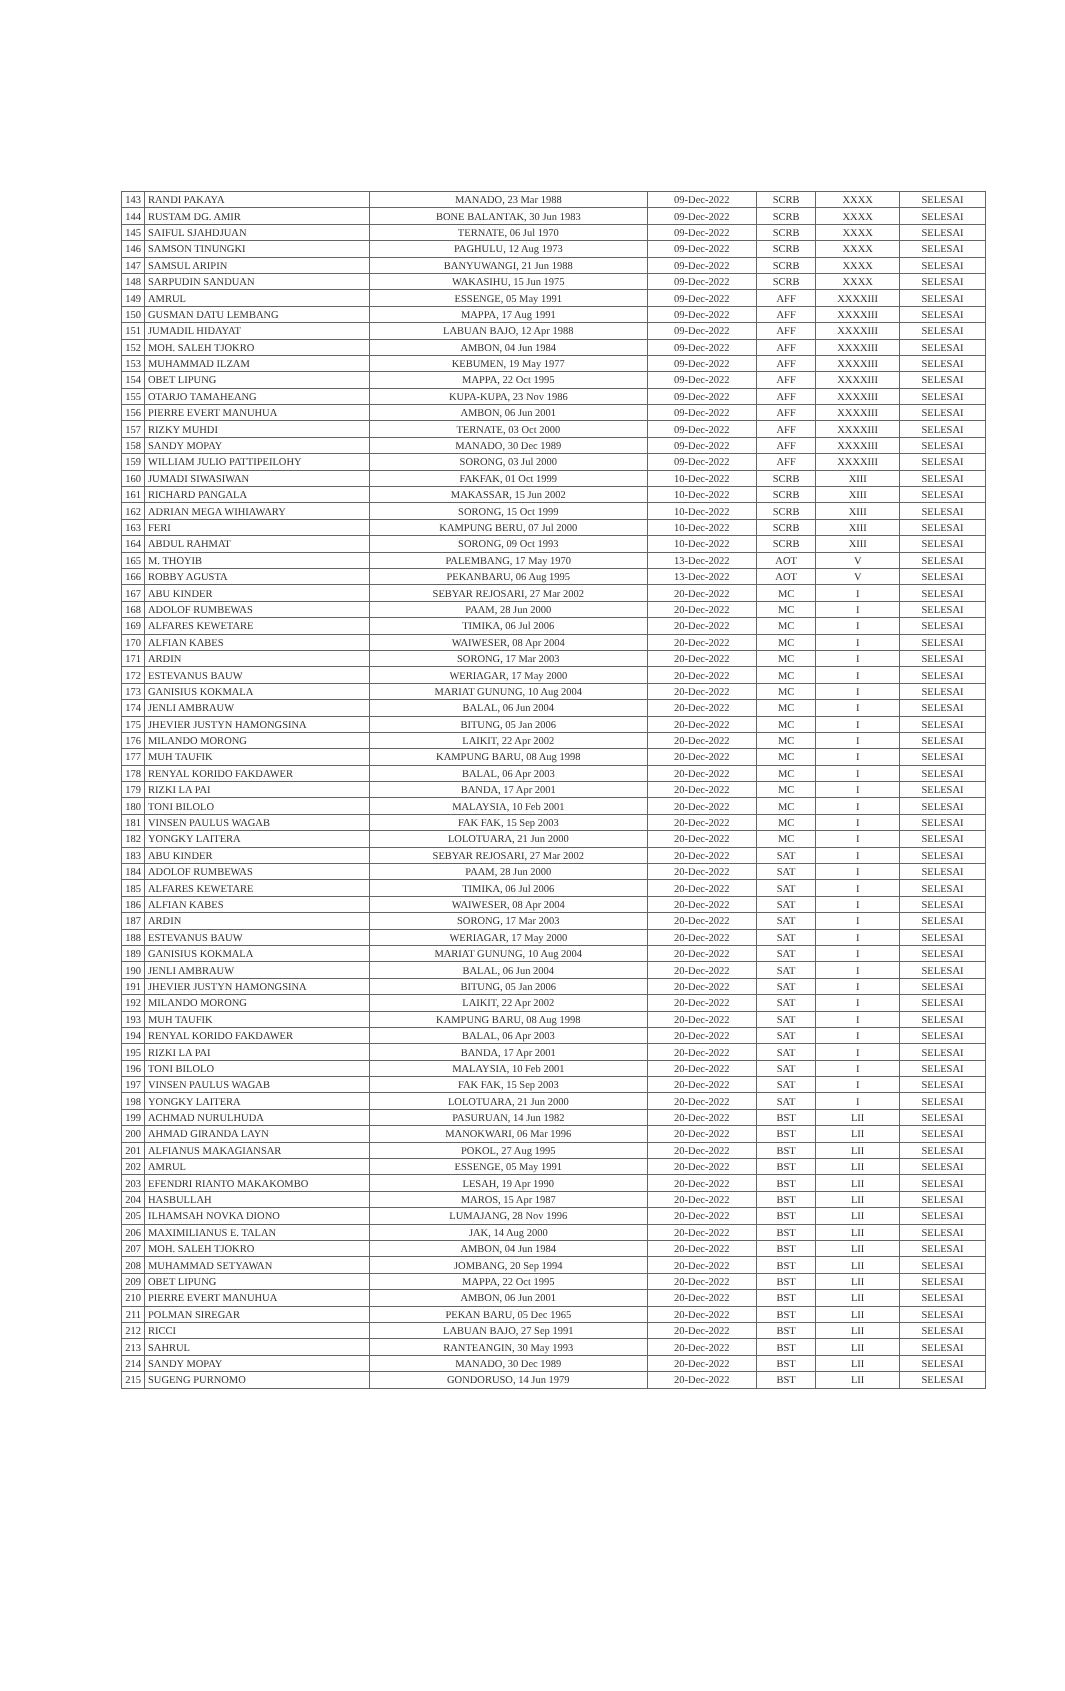| 143 | RANDI PAKAYA | MANADO, 23 Mar 1988 | 09-Dec-2022 | SCRB | XXXX | SELESAI |
| 144 | RUSTAM DG. AMIR | BONE BALANTAK, 30 Jun 1983 | 09-Dec-2022 | SCRB | XXXX | SELESAI |
| 145 | SAIFUL SJAHDJUAN | TERNATE, 06 Jul 1970 | 09-Dec-2022 | SCRB | XXXX | SELESAI |
| 146 | SAMSON TINUNGKI | PAGHULU, 12 Aug 1973 | 09-Dec-2022 | SCRB | XXXX | SELESAI |
| 147 | SAMSUL ARIPIN | BANYUWANGI, 21 Jun 1988 | 09-Dec-2022 | SCRB | XXXX | SELESAI |
| 148 | SARPUDIN SANDUAN | WAKASIHU, 15 Jun 1975 | 09-Dec-2022 | SCRB | XXXX | SELESAI |
| 149 | AMRUL | ESSENGE, 05 May 1991 | 09-Dec-2022 | AFF | XXXXIII | SELESAI |
| 150 | GUSMAN DATU LEMBANG | MAPPA, 17 Aug 1991 | 09-Dec-2022 | AFF | XXXXIII | SELESAI |
| 151 | JUMADIL HIDAYAT | LABUAN BAJO, 12 Apr 1988 | 09-Dec-2022 | AFF | XXXXIII | SELESAI |
| 152 | MOH. SALEH TJOKRO | AMBON, 04 Jun 1984 | 09-Dec-2022 | AFF | XXXXIII | SELESAI |
| 153 | MUHAMMAD ILZAM | KEBUMEN, 19 May 1977 | 09-Dec-2022 | AFF | XXXXIII | SELESAI |
| 154 | OBET LIPUNG | MAPPA, 22 Oct 1995 | 09-Dec-2022 | AFF | XXXXIII | SELESAI |
| 155 | OTARJO TAMAHEANG | KUPA-KUPA, 23 Nov 1986 | 09-Dec-2022 | AFF | XXXXIII | SELESAI |
| 156 | PIERRE EVERT MANUHUA | AMBON, 06 Jun 2001 | 09-Dec-2022 | AFF | XXXXIII | SELESAI |
| 157 | RIZKY MUHDI | TERNATE, 03 Oct 2000 | 09-Dec-2022 | AFF | XXXXIII | SELESAI |
| 158 | SANDY MOPAY | MANADO, 30 Dec 1989 | 09-Dec-2022 | AFF | XXXXIII | SELESAI |
| 159 | WILLIAM JULIO PATTIPEILOHY | SORONG, 03 Jul 2000 | 09-Dec-2022 | AFF | XXXXIII | SELESAI |
| 160 | JUMADI SIWASIWAN | FAKFAK, 01 Oct 1999 | 10-Dec-2022 | SCRB | XIII | SELESAI |
| 161 | RICHARD PANGALA | MAKASSAR, 15 Jun 2002 | 10-Dec-2022 | SCRB | XIII | SELESAI |
| 162 | ADRIAN MEGA WIHIAWARY | SORONG, 15 Oct 1999 | 10-Dec-2022 | SCRB | XIII | SELESAI |
| 163 | FERI | KAMPUNG BERU, 07 Jul 2000 | 10-Dec-2022 | SCRB | XIII | SELESAI |
| 164 | ABDUL RAHMAT | SORONG, 09 Oct 1993 | 10-Dec-2022 | SCRB | XIII | SELESAI |
| 165 | M. THOYIB | PALEMBANG, 17 May 1970 | 13-Dec-2022 | AOT | V | SELESAI |
| 166 | ROBBY AGUSTA | PEKANBARU, 06 Aug 1995 | 13-Dec-2022 | AOT | V | SELESAI |
| 167 | ABU KINDER | SEBYAR REJOSARI, 27 Mar 2002 | 20-Dec-2022 | MC | I | SELESAI |
| 168 | ADOLOF RUMBEWAS | PAAM, 28 Jun 2000 | 20-Dec-2022 | MC | I | SELESAI |
| 169 | ALFARES KEWETARE | TIMIKA, 06 Jul 2006 | 20-Dec-2022 | MC | I | SELESAI |
| 170 | ALFIAN KABES | WAIWESER, 08 Apr 2004 | 20-Dec-2022 | MC | I | SELESAI |
| 171 | ARDIN | SORONG, 17 Mar 2003 | 20-Dec-2022 | MC | I | SELESAI |
| 172 | ESTEVANUS BAUW | WERIAGAR, 17 May 2000 | 20-Dec-2022 | MC | I | SELESAI |
| 173 | GANISIUS KOKMALA | MARIAT GUNUNG, 10 Aug 2004 | 20-Dec-2022 | MC | I | SELESAI |
| 174 | JENLI AMBRAUW | BALAL, 06 Jun 2004 | 20-Dec-2022 | MC | I | SELESAI |
| 175 | JHEVIER JUSTYN HAMONGSINA | BITUNG, 05 Jan 2006 | 20-Dec-2022 | MC | I | SELESAI |
| 176 | MILANDO MORONG | LAIKIT, 22 Apr 2002 | 20-Dec-2022 | MC | I | SELESAI |
| 177 | MUH TAUFIK | KAMPUNG BARU, 08 Aug 1998 | 20-Dec-2022 | MC | I | SELESAI |
| 178 | RENYAL KORIDO FAKDAWER | BALAL, 06 Apr 2003 | 20-Dec-2022 | MC | I | SELESAI |
| 179 | RIZKI LA PAI | BANDA, 17 Apr 2001 | 20-Dec-2022 | MC | I | SELESAI |
| 180 | TONI BILOLO | MALAYSIA, 10 Feb 2001 | 20-Dec-2022 | MC | I | SELESAI |
| 181 | VINSEN PAULUS WAGAB | FAK FAK, 15 Sep 2003 | 20-Dec-2022 | MC | I | SELESAI |
| 182 | YONGKY LAITERA | LOLOTUARA, 21 Jun 2000 | 20-Dec-2022 | MC | I | SELESAI |
| 183 | ABU KINDER | SEBYAR REJOSARI, 27 Mar 2002 | 20-Dec-2022 | SAT | I | SELESAI |
| 184 | ADOLOF RUMBEWAS | PAAM, 28 Jun 2000 | 20-Dec-2022 | SAT | I | SELESAI |
| 185 | ALFARES KEWETARE | TIMIKA, 06 Jul 2006 | 20-Dec-2022 | SAT | I | SELESAI |
| 186 | ALFIAN KABES | WAIWESER, 08 Apr 2004 | 20-Dec-2022 | SAT | I | SELESAI |
| 187 | ARDIN | SORONG, 17 Mar 2003 | 20-Dec-2022 | SAT | I | SELESAI |
| 188 | ESTEVANUS BAUW | WERIAGAR, 17 May 2000 | 20-Dec-2022 | SAT | I | SELESAI |
| 189 | GANISIUS KOKMALA | MARIAT GUNUNG, 10 Aug 2004 | 20-Dec-2022 | SAT | I | SELESAI |
| 190 | JENLI AMBRAUW | BALAL, 06 Jun 2004 | 20-Dec-2022 | SAT | I | SELESAI |
| 191 | JHEVIER JUSTYN HAMONGSINA | BITUNG, 05 Jan 2006 | 20-Dec-2022 | SAT | I | SELESAI |
| 192 | MILANDO MORONG | LAIKIT, 22 Apr 2002 | 20-Dec-2022 | SAT | I | SELESAI |
| 193 | MUH TAUFIK | KAMPUNG BARU, 08 Aug 1998 | 20-Dec-2022 | SAT | I | SELESAI |
| 194 | RENYAL KORIDO FAKDAWER | BALAL, 06 Apr 2003 | 20-Dec-2022 | SAT | I | SELESAI |
| 195 | RIZKI LA PAI | BANDA, 17 Apr 2001 | 20-Dec-2022 | SAT | I | SELESAI |
| 196 | TONI BILOLO | MALAYSIA, 10 Feb 2001 | 20-Dec-2022 | SAT | I | SELESAI |
| 197 | VINSEN PAULUS WAGAB | FAK FAK, 15 Sep 2003 | 20-Dec-2022 | SAT | I | SELESAI |
| 198 | YONGKY LAITERA | LOLOTUARA, 21 Jun 2000 | 20-Dec-2022 | SAT | I | SELESAI |
| 199 | ACHMAD NURULHUDA | PASURUAN, 14 Jun 1982 | 20-Dec-2022 | BST | LII | SELESAI |
| 200 | AHMAD GIRANDA LAYN | MANOKWARI, 06 Mar 1996 | 20-Dec-2022 | BST | LII | SELESAI |
| 201 | ALFIANUS MAKAGIANSAR | POKOL, 27 Aug 1995 | 20-Dec-2022 | BST | LII | SELESAI |
| 202 | AMRUL | ESSENGE, 05 May 1991 | 20-Dec-2022 | BST | LII | SELESAI |
| 203 | EFENDRI RIANTO MAKAKOMBO | LESAH, 19 Apr 1990 | 20-Dec-2022 | BST | LII | SELESAI |
| 204 | HASBULLAH | MAROS, 15 Apr 1987 | 20-Dec-2022 | BST | LII | SELESAI |
| 205 | ILHAMSAH NOVKA DIONO | LUMAJANG, 28 Nov 1996 | 20-Dec-2022 | BST | LII | SELESAI |
| 206 | MAXIMILIANUS E. TALAN | JAK, 14 Aug 2000 | 20-Dec-2022 | BST | LII | SELESAI |
| 207 | MOH. SALEH TJOKRO | AMBON, 04 Jun 1984 | 20-Dec-2022 | BST | LII | SELESAI |
| 208 | MUHAMMAD SETYAWAN | JOMBANG, 20 Sep 1994 | 20-Dec-2022 | BST | LII | SELESAI |
| 209 | OBET LIPUNG | MAPPA, 22 Oct 1995 | 20-Dec-2022 | BST | LII | SELESAI |
| 210 | PIERRE EVERT MANUHUA | AMBON, 06 Jun 2001 | 20-Dec-2022 | BST | LII | SELESAI |
| 211 | POLMAN SIREGAR | PEKAN BARU, 05 Dec 1965 | 20-Dec-2022 | BST | LII | SELESAI |
| 212 | RICCI | LABUAN BAJO, 27 Sep 1991 | 20-Dec-2022 | BST | LII | SELESAI |
| 213 | SAHRUL | RANTEANGIN, 30 May 1993 | 20-Dec-2022 | BST | LII | SELESAI |
| 214 | SANDY MOPAY | MANADO, 30 Dec 1989 | 20-Dec-2022 | BST | LII | SELESAI |
| 215 | SUGENG PURNOMO | GONDORUSO, 14 Jun 1979 | 20-Dec-2022 | BST | LII | SELESAI |